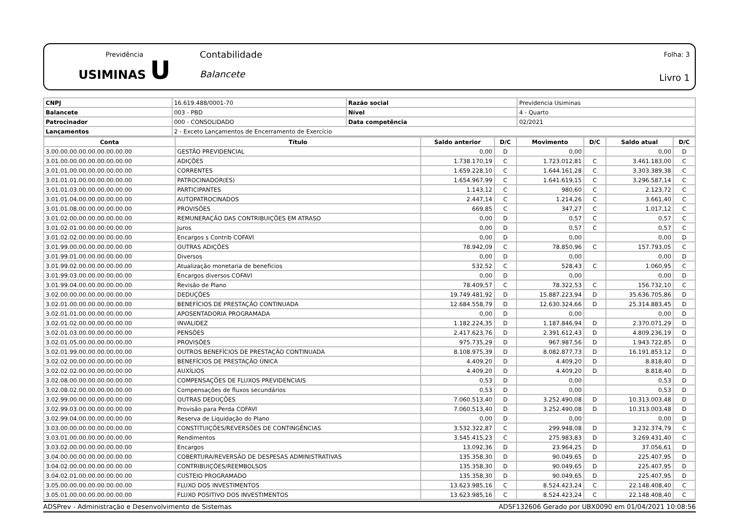Previdência
USIMINAS U
Contabilidade
Balancete
Folha: 3
Livro 1
| CNPJ | 16.619.488/0001-70 | Razão social | Previdencia Usiminas |
| Balancete | 003 - PBD | Nível | 4 - Quarto |
| Patrocinador | 000 - CONSOLIDADO | Data competência | 02/2021 |
| Lançamentos | 2 - Exceto Lançamentos de Encerramento de Exercício | | |
| Conta | Título | Saldo anterior | D/C | Movimento | D/C | Saldo atual | D/C |
| --- | --- | --- | --- | --- | --- | --- | --- |
| 3.00.00.00.00.00.00.00.00.00 | GESTÃO PREVIDENCIAL | 0,00 | D | 0,00 | | 0,00 | D |
| 3.01.00.00.00.00.00.00.00.00 | ADIÇÕES | 1.738.170,19 | C | 1.723.012,81 | C | 3.461.183,00 | C |
| 3.01.01.00.00.00.00.00.00.00 | CORRENTES | 1.659.228,10 | C | 1.644.161,28 | C | 3.303.389,38 | C |
| 3.01.01.01.00.00.00.00.00.00 | PATROCINADOR(ES) | 1.654.967,99 | C | 1.641.619,15 | C | 3.296.587,14 | C |
| 3.01.01.03.00.00.00.00.00.00 | PARTICIPANTES | 1.143,12 | C | 980,60 | C | 2.123,72 | C |
| 3.01.01.04.00.00.00.00.00.00 | AUTOPATROCINADOS | 2.447,14 | C | 1.214,26 | C | 3.661,40 | C |
| 3.01.01.08.00.00.00.00.00.00 | PROVISÕES | 669,85 | C | 347,27 | C | 1.017,12 | C |
| 3.01.02.00.00.00.00.00.00.00 | REMUNERAÇÃO DAS CONTRIBUIÇÕES EM ATRASO | 0,00 | D | 0,57 | C | 0,57 | C |
| 3.01.02.01.00.00.00.00.00.00 | Juros | 0,00 | D | 0,57 | C | 0,57 | C |
| 3.01.02.02.00.00.00.00.00.00 | Encargos s Contrib COFAVI | 0,00 | D | 0,00 | | 0,00 | D |
| 3.01.99.00.00.00.00.00.00.00 | OUTRAS ADIÇÕES | 78.942,09 | C | 78.850,96 | C | 157.793,05 | C |
| 3.01.99.01.00.00.00.00.00.00 | Diversos | 0,00 | D | 0,00 | | 0,00 | D |
| 3.01.99.02.00.00.00.00.00.00 | Atualização monetaria de beneficios | 532,52 | C | 528,43 | C | 1.060,95 | C |
| 3.01.99.03.00.00.00.00.00.00 | Encargos diversos COFAVI | 0,00 | D | 0,00 | | 0,00 | D |
| 3.01.99.04.00.00.00.00.00.00 | Revisão de Plano | 78.409,57 | C | 78.322,53 | C | 156.732,10 | C |
| 3.02.00.00.00.00.00.00.00.00 | DEDUÇÕES | 19.749.481,92 | D | 15.887.223,94 | D | 35.636.705,86 | D |
| 3.02.01.00.00.00.00.00.00.00 | BENEFÍCIOS DE PRESTAÇÃO CONTINUADA | 12.684.558,79 | D | 12.630.324,66 | D | 25.314.883,45 | D |
| 3.02.01.01.00.00.00.00.00.00 | APOSENTADORIA PROGRAMADA | 0,00 | D | 0,00 | | 0,00 | D |
| 3.02.01.02.00.00.00.00.00.00 | INVALIDEZ | 1.182.224,35 | D | 1.187.846,94 | D | 2.370.071,29 | D |
| 3.02.01.03.00.00.00.00.00.00 | PENSÕES | 2.417.623,76 | D | 2.391.612,43 | D | 4.809.236,19 | D |
| 3.02.01.05.00.00.00.00.00.00 | PROVISÕES | 975.735,29 | D | 967.987,56 | D | 1.943.722,85 | D |
| 3.02.01.99.00.00.00.00.00.00 | OUTROS BENEFÍCIOS DE PRESTAÇÃO CONTINUADA | 8.108.975,39 | D | 8.082.877,73 | D | 16.191.853,12 | D |
| 3.02.02.00.00.00.00.00.00.00 | BENEFÍCIOS DE PRESTAÇÃO ÚNICA | 4.409,20 | D | 4.409,20 | D | 8.818,40 | D |
| 3.02.02.02.00.00.00.00.00.00 | AUXÍLIOS | 4.409,20 | D | 4.409,20 | D | 8.818,40 | D |
| 3.02.08.00.00.00.00.00.00.00 | COMPENSAÇÕES DE FLUXOS PREVIDENCIAIS | 0,53 | D | 0,00 | | 0,53 | D |
| 3.02.08.02.00.00.00.00.00.00 | Compensações de fluxos secundários | 0,53 | D | 0,00 | | 0,53 | D |
| 3.02.99.00.00.00.00.00.00.00 | OUTRAS DEDUÇÕES | 7.060.513,40 | D | 3.252.490,08 | D | 10.313.003,48 | D |
| 3.02.99.03.00.00.00.00.00.00 | Provisão para Perda COFAVI | 7.060.513,40 | D | 3.252.490,08 | D | 10.313.003,48 | D |
| 3.02.99.04.00.00.00.00.00.00 | Reserva de Liquidação do Plano | 0,00 | D | 0,00 | | 0,00 | D |
| 3.03.00.00.00.00.00.00.00.00 | CONSTITUIÇÕES/REVERSÕES DE CONTINGÊNCIAS | 3.532.322,87 | C | 299.948,08 | D | 3.232.374,79 | C |
| 3.03.01.00.00.00.00.00.00.00 | Rendimentos | 3.545.415,23 | C | 275.983,83 | D | 3.269.431,40 | C |
| 3.03.02.00.00.00.00.00.00.00 | Encargos | 13.092,36 | D | 23.964,25 | D | 37.056,61 | D |
| 3.04.00.00.00.00.00.00.00.00 | COBERTURA/REVERSÃO DE DESPESAS ADMINISTRATIVAS | 135.358,30 | D | 90.049,65 | D | 225.407,95 | D |
| 3.04.02.00.00.00.00.00.00.00 | CONTRIBUIÇÕES/REEMBOLSOS | 135.358,30 | D | 90.049,65 | D | 225.407,95 | D |
| 3.04.02.01.00.00.00.00.00.00 | CUSTEIO PROGRAMADO | 135.358,30 | D | 90.049,65 | D | 225.407,95 | D |
| 3.05.00.00.00.00.00.00.00.00 | FLUXO DOS INVESTIMENTOS | 13.623.985,16 | C | 8.524.423,24 | C | 22.148.408,40 | C |
| 3.05.01.00.00.00.00.00.00.00 | FLUXO POSITIVO DOS INVESTIMENTOS | 13.623.985,16 | C | 8.524.423,24 | C | 22.148.408,40 | C |
ADSPrev - Administração e Desenvolvimento de Sistemas ADSF132606 Gerado por UBX0090 em 01/04/2021 10:08:56